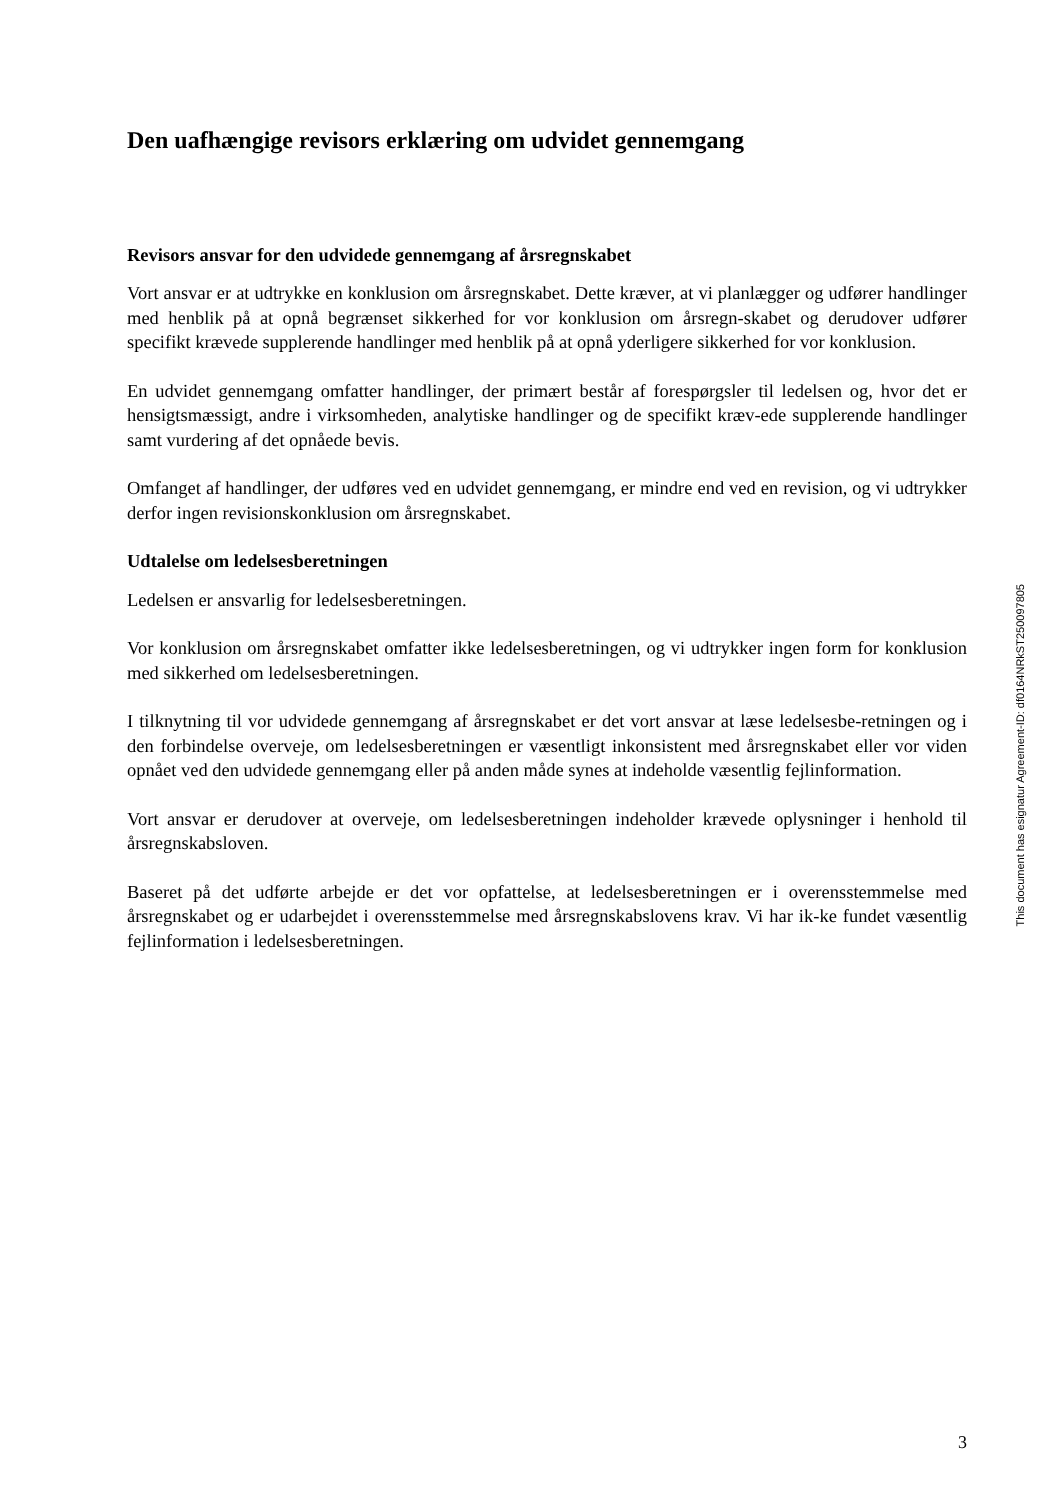Den uafhængige revisors erklæring om udvidet gennemgang
Revisors ansvar for den udvidede gennemgang af årsregnskabet
Vort ansvar er at udtrykke en konklusion om årsregnskabet. Dette kræver, at vi planlægger og udfører handlinger med henblik på at opnå begrænset sikkerhed for vor konklusion om årsregn-skabet og derudover udfører specifikt krævede supplerende handlinger med henblik på at opnå yderligere sikkerhed for vor konklusion.
En udvidet gennemgang omfatter handlinger, der primært består af forespørgsler til ledelsen og, hvor det er hensigtsmæssigt, andre i virksomheden, analytiske handlinger og de specifikt kræv-ede supplerende handlinger samt vurdering af det opnåede bevis.
Omfanget af handlinger, der udføres ved en udvidet gennemgang, er mindre end ved en revision, og vi udtrykker derfor ingen revisionskonklusion om årsregnskabet.
Udtalelse om ledelsesberetningen
Ledelsen er ansvarlig for ledelsesberetningen.
Vor konklusion om årsregnskabet omfatter ikke ledelsesberetningen, og vi udtrykker ingen form for konklusion med sikkerhed om ledelsesberetningen.
I tilknytning til vor udvidede gennemgang af årsregnskabet er det vort ansvar at læse ledelsesbe-retningen og i den forbindelse overveje, om ledelsesberetningen er væsentligt inkonsistent med årsregnskabet eller vor viden opnået ved den udvidede gennemgang eller på anden måde synes at indeholde væsentlig fejlinformation.
Vort ansvar er derudover at overveje, om ledelsesberetningen indeholder krævede oplysninger i henhold til årsregnskabsloven.
Baseret på det udførte arbejde er det vor opfattelse, at ledelsesberetningen er i overensstemmelse med årsregnskabet og er udarbejdet i overensstemmelse med årsregnskabslovens krav. Vi har ik-ke fundet væsentlig fejlinformation i ledelsesberetningen.
This document has esignatur Agreement-ID: df0164NRkST250097805
3